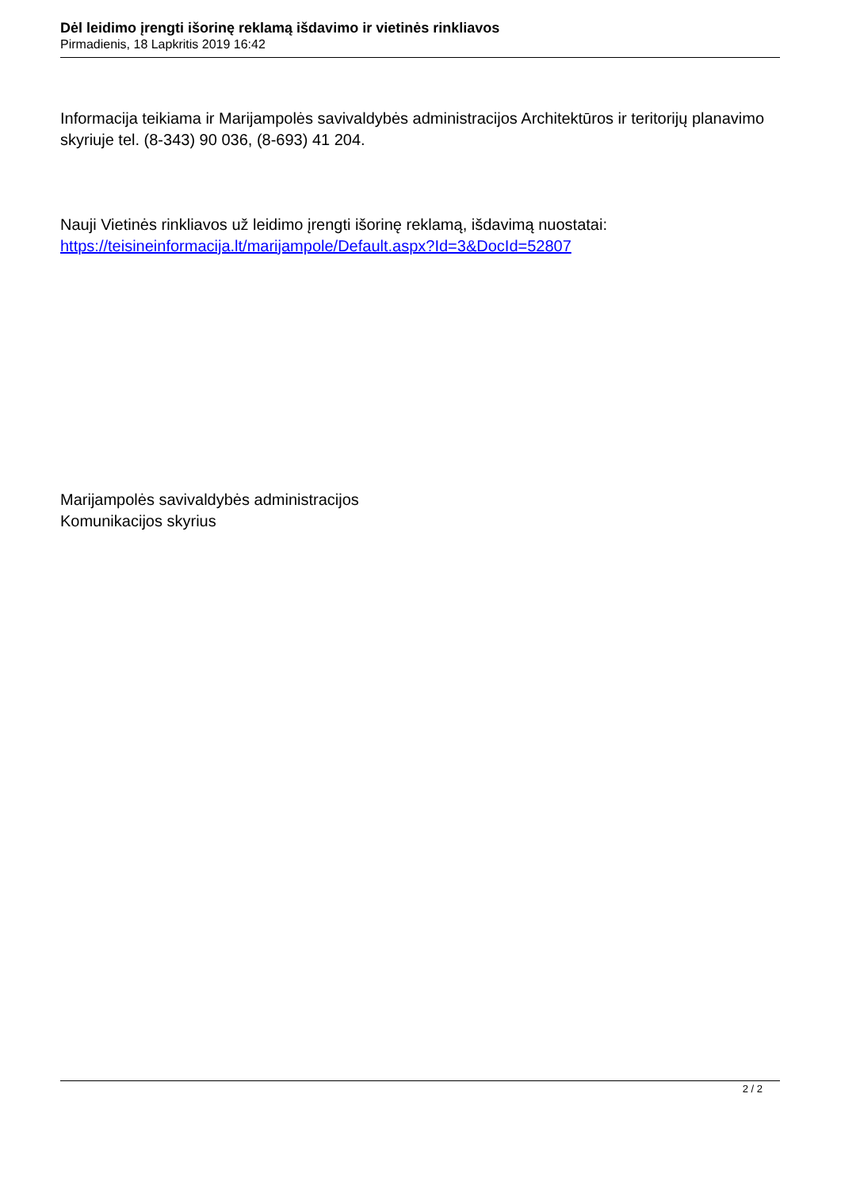Dėl leidimo įrengti išorinę reklamą išdavimo ir vietinės rinkliavos
Pirmadienis, 18 Lapkritis 2019 16:42
Informacija teikiama ir Marijampolės savivaldybės administracijos Architektūros ir teritorijų planavimo skyriuje tel. (8-343) 90 036, (8-693) 41 204.
Nauji Vietinės rinkliavos už leidimo įrengti išorinę reklamą, išdavimą nuostatai: https://teisineinformacija.lt/marijampole/Default.aspx?Id=3&DocId=52807
Marijampolės savivaldybės administracijos
Komunikacijos skyrius
2 / 2